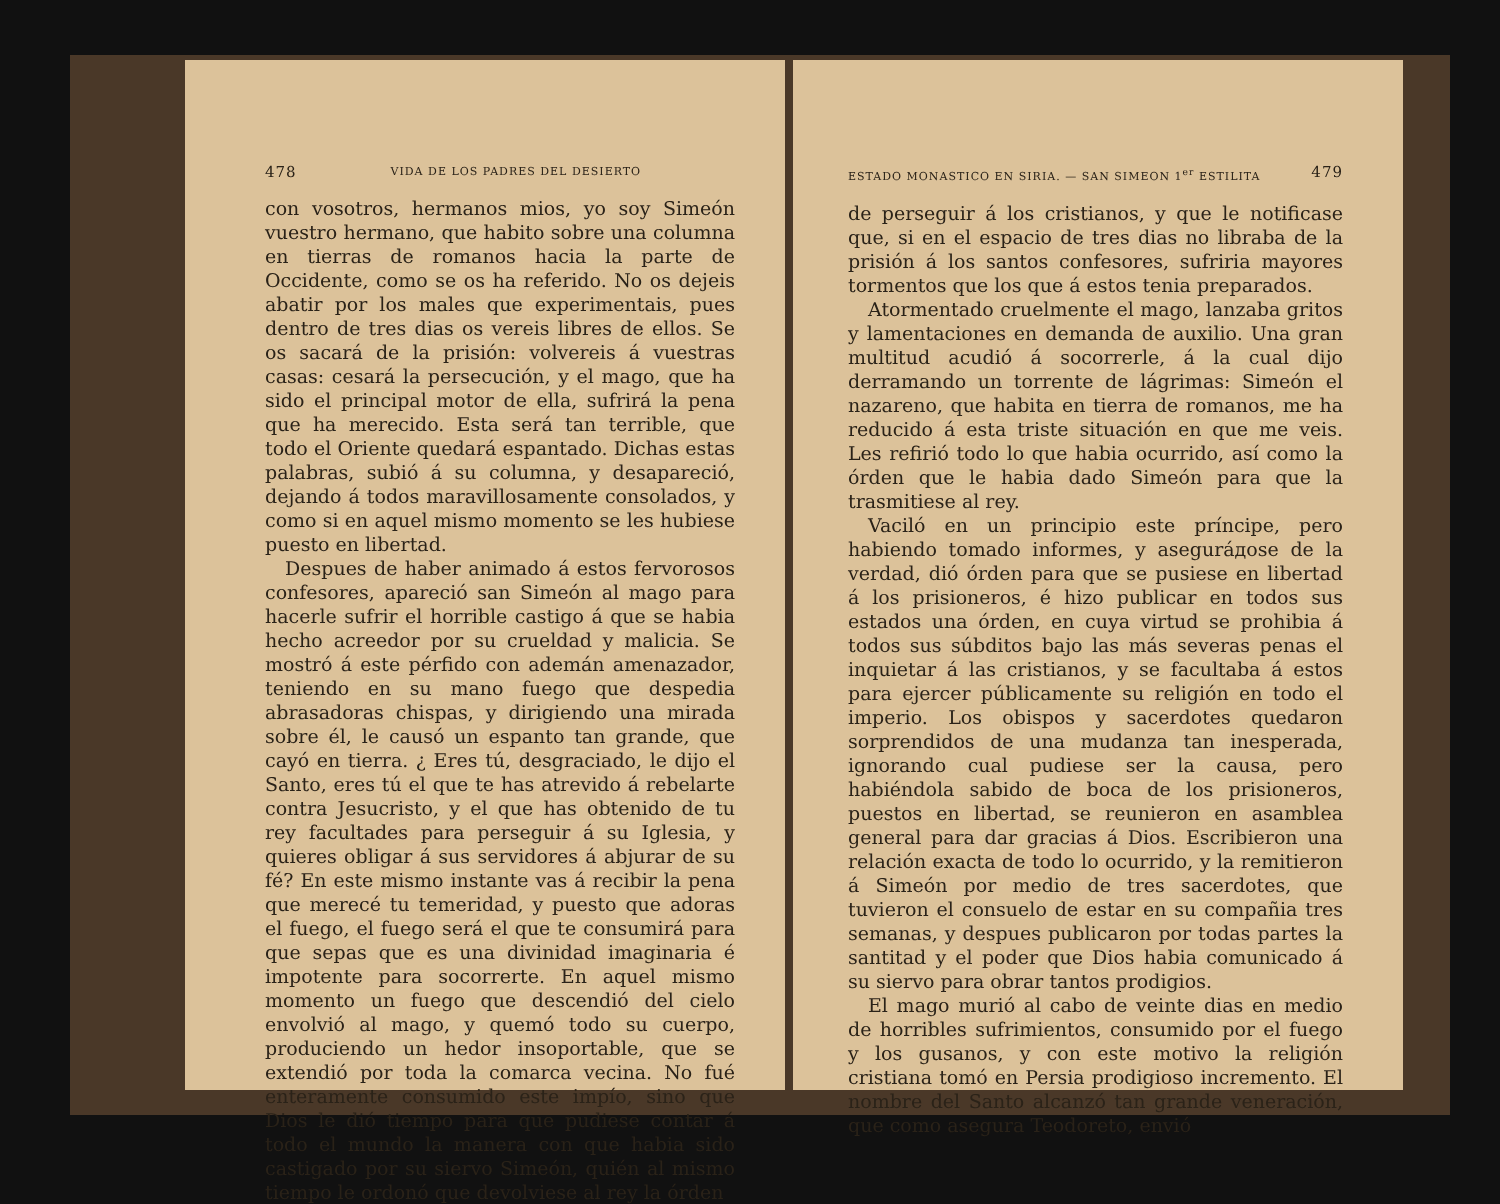478 VIDA DE LOS PADRES DEL DESIERTO
con vosotros, hermanos mios, yo soy Simeón vuestro hermano, que habito sobre una columna en tierras de romanos hacia la parte de Occidente, como se os ha referido. No os dejeis abatir por los males que experimentais, pues dentro de tres dias os vereis libres de ellos. Se os sacará de la prisión: volvereis á vuestras casas: cesará la persecución, y el mago, que ha sido el principal motor de ella, sufrirá la pena que ha merecido. Esta será tan terrible, que todo el Oriente quedará espantado. Dichas estas palabras, subió á su columna, y desapareció, dejando á todos maravillosamente consolados, y como si en aquel mismo momento se les hubiese puesto en libertad.
Despues de haber animado á estos fervorosos confesores, apareció san Simeón al mago para hacerle sufrir el horrible castigo á que se habia hecho acreedor por su crueldad y malicia. Se mostró á este pérfido con ademán amenazador, teniendo en su mano fuego que despedia abrasadoras chispas, y dirigiendo una mirada sobre él, le causó un espanto tan grande, que cayó en tierra. ¿ Eres tú, desgraciado, le dijo el Santo, eres tú el que te has atrevido á rebelarte contra Jesucristo, y el que has obtenido de tu rey facultades para perseguir á su Iglesia, y quieres obligar á sus servidores á abjurar de su fé? En este mismo instante vas á recibir la pena que merecé tu temeridad, y puesto que adoras el fuego, el fuego será el que te consumirá para que sepas que es una divinidad imaginaria é impotente para socorrerte. En aquel mismo momento un fuego que descendió del cielo envolvió al mago, y quemó todo su cuerpo, produciendo un hedor insoportable, que se extendió por toda la comarca vecina. No fué enteramente consumido este impío, sino que Dios le dió tiempo para que pudiese contar á todo el mundo la manera con que habia sido castigado por su siervo Simeón, quién al mismo tiempo le ordonó que devolviese al rey la órden
ESTADO MONASTICO EN SIRIA. — SAN SIMEON 1<sup>er</sup> ESTILITA 479
de perseguir á los cristianos, y que le notificase que, si en el espacio de tres dias no libraba de la prisión á los santos confesores, sufriria mayores tormentos que los que á estos tenia preparados.
Atormentado cruelmente el mago, lanzaba gritos y lamentaciones en demanda de auxilio. Una gran multitud acudió á socorrerle, á la cual dijo derramando un torrente de lágrimas: Simeón el nazareno, que habita en tierra de romanos, me ha reducido á esta triste situación en que me veis. Les refirió todo lo que habia ocurrido, así como la órden que le habia dado Simeón para que la trasmitiese al rey.
Vaciló en un principio este príncipe, pero habiendo tomado informes, y aseguráдose de la verdad, dió órden para que se pusiese en libertad á los prisioneros, é hizo publicar en todos sus estados una órden, en cuya virtud se prohibia á todos sus súbditos bajo las más severas penas el inquietar á las cristianos, y se facultaba á estos para ejercer públicamente su religión en todo el imperio. Los obispos y sacerdotes quedaron sorprendidos de una mudanza tan inesperada, ignorando cual pudiese ser la causa, pero habiéndola sabido de boca de los prisioneros, puestos en libertad, se reunieron en asamblea general para dar gracias á Dios. Escribieron una relación exacta de todo lo ocurrido, y la remitieron á Simeón por medio de tres sacerdotes, que tuvieron el consuelo de estar en su compañia tres semanas, y despues publicaron por todas partes la santitad y el poder que Dios habia comunicado á su siervo para obrar tantos prodigios.
El mago murió al cabo de veinte dias en medio de horribles sufrimientos, consumido por el fuego y los gusanos, y con este motivo la religión cristiana tomó en Persia prodigioso incremento. El nombre del Santo alcanzó tan grande veneración, que como asegura Teodoreto, envió